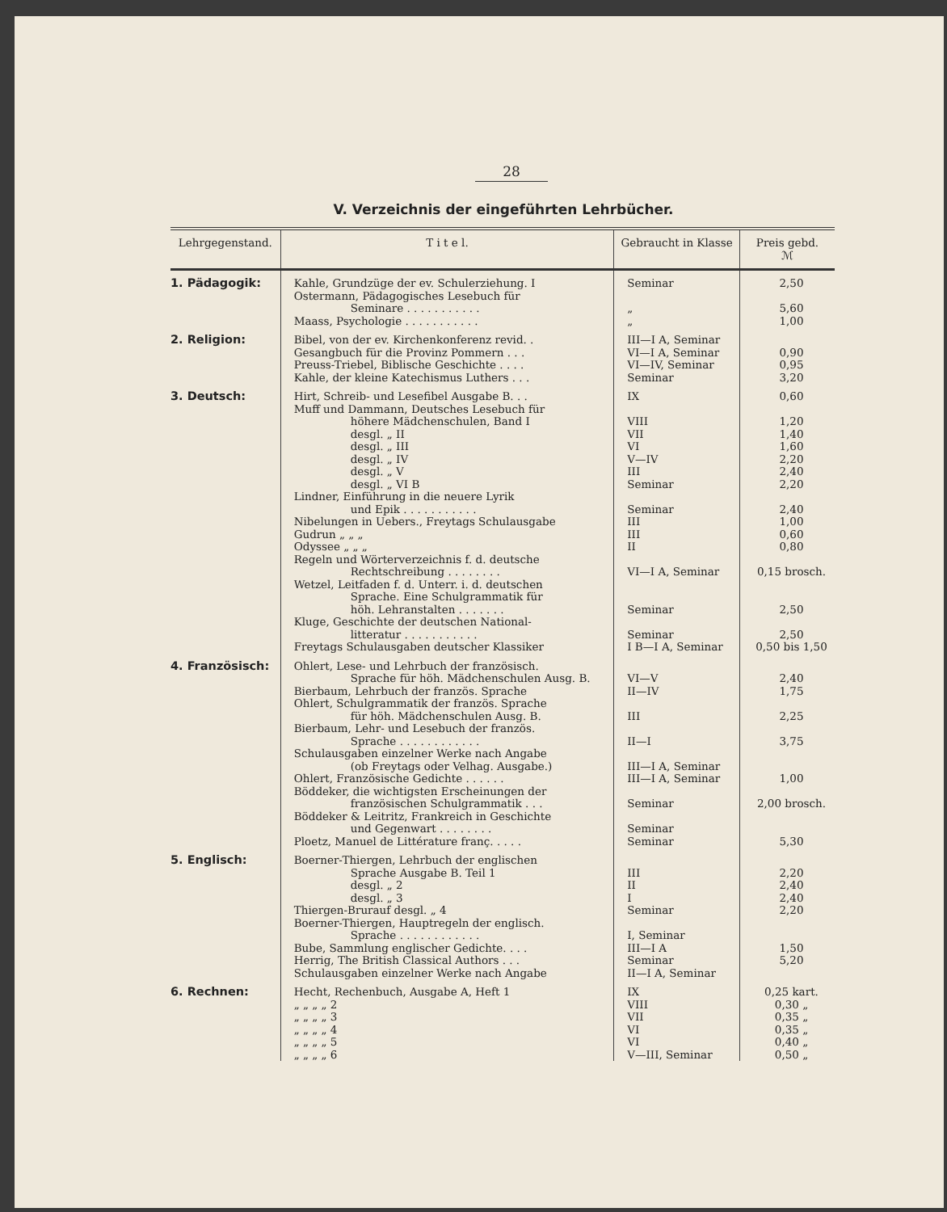28
V. Verzeichnis der eingeführten Lehrbücher.
| Lehrgegenstand. | T i t e l. | Gebraucht in Klasse | Preis gebd. ℳ |
| --- | --- | --- | --- |
| 1. Pädagogik: | Kahle, Grundzüge der ev. Schulerziehung. I | Seminar | 2,50 |
| | Ostermann, Pädagogisches Lesebuch für Seminare . . . . . . . . . . . | „ | 5,60 |
| | Maass, Psychologie . . . . . . . . . . . | „ | 1,00 |
| 2. Religion: | Bibel, von der ev. Kirchenkonferenz revid. . | III—I A, Seminar | |
| | Gesangbuch für die Provinz Pommern . . . | VI—I A, Seminar | 0,90 |
| | Preuss-Triebel, Biblische Geschichte . . . . | VI—IV, Seminar | 0,95 |
| | Kahle, der kleine Katechismus Luthers . . . | Seminar | 3,20 |
| 3. Deutsch: | Hirt, Schreib- und Lesefibel Ausgabe B. . . | IX | 0,60 |
| | Muff und Dammann, Deutsches Lesebuch für höhere Mädchenschulen, Band I | VIII | 1,20 |
| | desgl. „ II | VII | 1,40 |
| | desgl. „ III | VI | 1,60 |
| | desgl. „ IV | V—IV | 2,20 |
| | desgl. „ V | III | 2,40 |
| | desgl. „ VI B | Seminar | 2,20 |
| | Lindner, Einführung in die neuere Lyrik und Epik . . . . . . . . . . . | Seminar | 2,40 |
| | Nibelungen in Uebers., Freytags Schulausgabe | III | 1,00 |
| | Gudrun „ „ „ | III | 0,60 |
| | Odyssee „ „ „ | II | 0,80 |
| | Regeln und Wörterverzeichnis f. d. deutsche Rechtschreibung . . . . . . . . | VI—I A, Seminar | 0,15 brosch. |
| | Wetzel, Leitfaden f. d. Unterr. i. d. deutschen Sprache. Eine Schulgrammatik für höh. Lehranstalten . . . . . . . | Seminar | 2,50 |
| | Kluge, Geschichte der deutschen National- litteratur . . . . . . . . . . . | Seminar | 2,50 |
| | Freytags Schulausgaben deutscher Klassiker | I B—I A, Seminar | 0,50 bis 1,50 |
| 4. Französisch: | Ohlert, Lese- und Lehrbuch der französisch. Sprache für höh. Mädchenschulen Ausg. B. | VI—V | 2,40 |
| | Bierbaum, Lehrbuch der französ. Sprache | II—IV | 1,75 |
| | Ohlert, Schulgrammatik der französ. Sprache für höh. Mädchenschulen Ausg. B. | III | 2,25 |
| | Bierbaum, Lehr- und Lesebuch der französ. Sprache . . . . . . . . . . . . | II—I | 3,75 |
| | Schulausgaben einzelner Werke nach Angabe (ob Freytags oder Velhag. Ausgabe.) | III—I A, Seminar | |
| | Ohlert, Französische Gedichte . . . . . . | III—I A, Seminar | 1,00 |
| | Böddeker, die wichtigsten Erscheinungen der französischen Schulgrammatik . . . | Seminar | 2,00 brosch. |
| | Böddeker & Leitritz, Frankreich in Geschichte und Gegenwart . . . . . . . . | Seminar | |
| | Ploetz, Manuel de Littérature franç. . . . . | Seminar | 5,30 |
| 5. Englisch: | Boerner-Thiergen, Lehrbuch der englischen Sprache Ausgabe B. Teil 1 | III | 2,20 |
| | desgl. „ 2 | II | 2,40 |
| | desgl. „ 3 | I | 2,40 |
| | Thiergen-Brurauf desgl. „ 4 | Seminar | 2,20 |
| | Boerner-Thiergen, Hauptregeln der englisch. Sprache . . . . . . . . . . . . | I, Seminar | |
| | Bube, Sammlung englischer Gedichte. . . . | III—I A | 1,50 |
| | Herrig, The British Classical Authors . . . | Seminar | 5,20 |
| | Schulausgaben einzelner Werke nach Angabe | II—I A, Seminar | |
| 6. Rechnen: | Hecht, Rechenbuch, Ausgabe A, Heft 1 | IX | 0,25 kart. |
| | „ „ „ „ 2 | VIII | 0,30 „ |
| | „ „ „ „ 3 | VII | 0,35 „ |
| | „ „ „ „ 4 | VI | 0,35 „ |
| | „ „ „ „ 5 | VI | 0,40 „ |
| | „ „ „ „ 6 | V—III, Seminar | 0,50 „ |